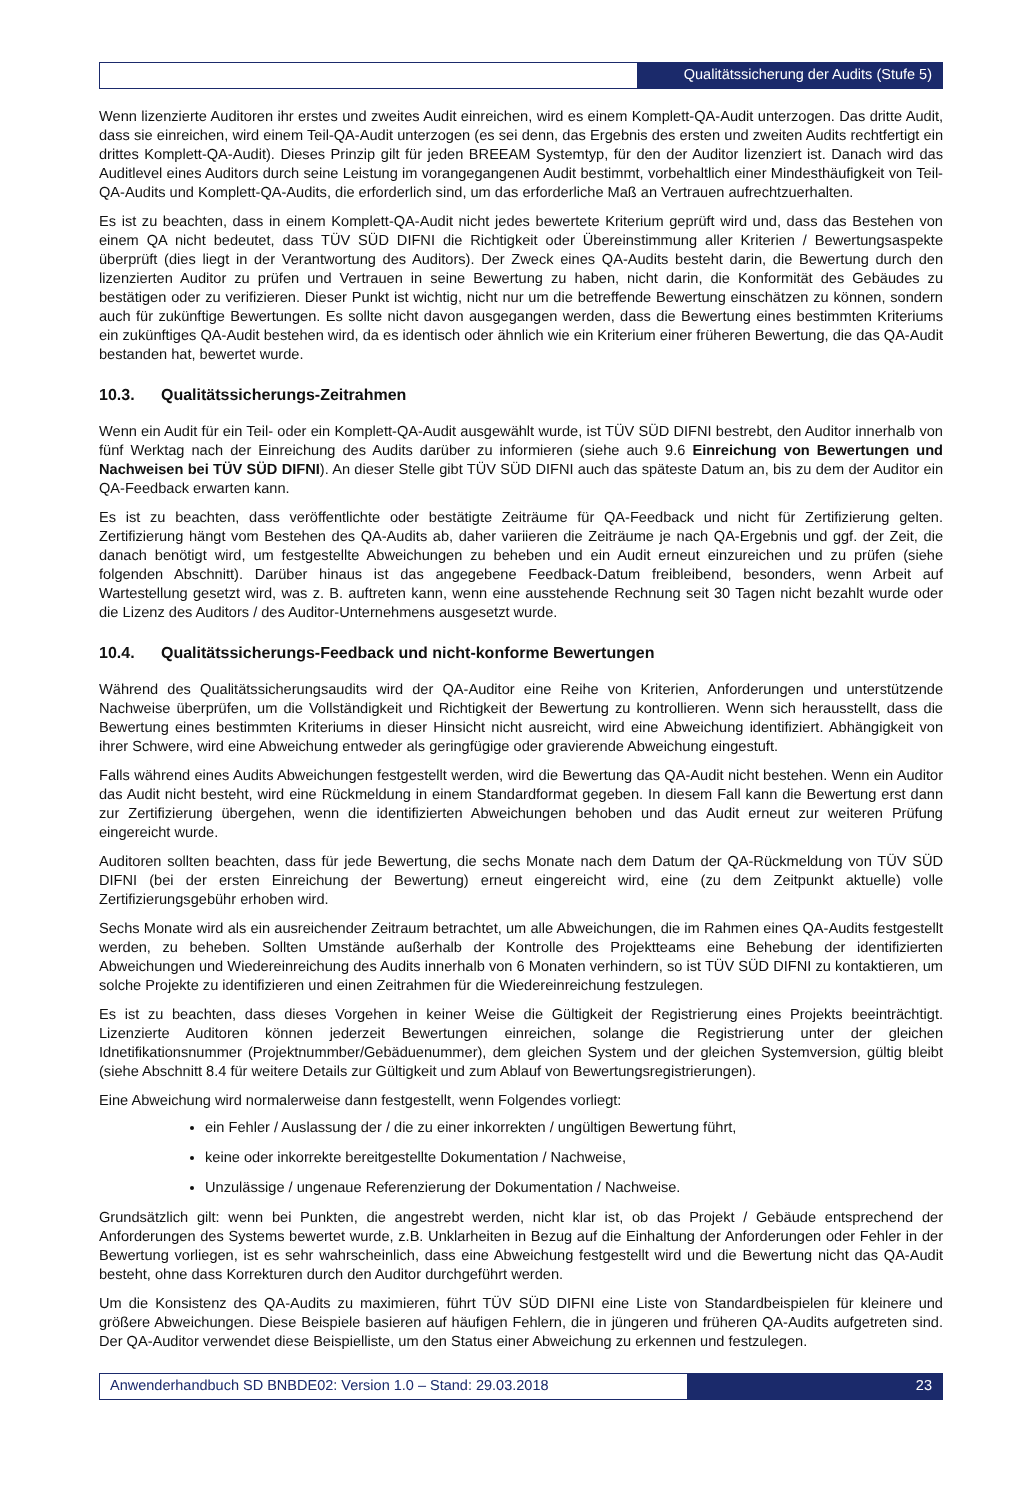Qualitätssicherung der Audits (Stufe 5)
Wenn lizenzierte Auditoren ihr erstes und zweites Audit einreichen, wird es einem Komplett-QA-Audit unterzogen. Das dritte Audit, dass sie einreichen, wird einem Teil-QA-Audit unterzogen (es sei denn, das Ergebnis des ersten und zweiten Audits rechtfertigt ein drittes Komplett-QA-Audit). Dieses Prinzip gilt für jeden BREEAM Systemtyp, für den der Auditor lizenziert ist. Danach wird das Auditlevel eines Auditors durch seine Leistung im vorangegangenen Audit bestimmt, vorbehaltlich einer Mindesthäufigkeit von Teil-QA-Audits und Komplett-QA-Audits, die erforderlich sind, um das erforderliche Maß an Vertrauen aufrechtzuerhalten.
Es ist zu beachten, dass in einem Komplett-QA-Audit nicht jedes bewertete Kriterium geprüft wird und, dass das Bestehen von einem QA nicht bedeutet, dass TÜV SÜD DIFNI die Richtigkeit oder Übereinstimmung aller Kriterien / Bewertungsaspekte überprüft (dies liegt in der Verantwortung des Auditors). Der Zweck eines QA-Audits besteht darin, die Bewertung durch den lizenzierten Auditor zu prüfen und Vertrauen in seine Bewertung zu haben, nicht darin, die Konformität des Gebäudes zu bestätigen oder zu verifizieren. Dieser Punkt ist wichtig, nicht nur um die betreffende Bewertung einschätzen zu können, sondern auch für zukünftige Bewertungen. Es sollte nicht davon ausgegangen werden, dass die Bewertung eines bestimmten Kriteriums ein zukünftiges QA-Audit bestehen wird, da es identisch oder ähnlich wie ein Kriterium einer früheren Bewertung, die das QA-Audit bestanden hat, bewertet wurde.
10.3. Qualitätssicherungs-Zeitrahmen
Wenn ein Audit für ein Teil- oder ein Komplett-QA-Audit ausgewählt wurde, ist TÜV SÜD DIFNI bestrebt, den Auditor innerhalb von fünf Werktag nach der Einreichung des Audits darüber zu informieren (siehe auch 9.6 Einreichung von Bewertungen und Nachweisen bei TÜV SÜD DIFNI). An dieser Stelle gibt TÜV SÜD DIFNI auch das späteste Datum an, bis zu dem der Auditor ein QA-Feedback erwarten kann.
Es ist zu beachten, dass veröffentlichte oder bestätigte Zeiträume für QA-Feedback und nicht für Zertifizierung gelten. Zertifizierung hängt vom Bestehen des QA-Audits ab, daher variieren die Zeiträume je nach QA-Ergebnis und ggf. der Zeit, die danach benötigt wird, um festgestellte Abweichungen zu beheben und ein Audit erneut einzureichen und zu prüfen (siehe folgenden Abschnitt). Darüber hinaus ist das angegebene Feedback-Datum freibleibend, besonders, wenn Arbeit auf Wartestellung gesetzt wird, was z. B. auftreten kann, wenn eine ausstehende Rechnung seit 30 Tagen nicht bezahlt wurde oder die Lizenz des Auditors / des Auditor-Unternehmens ausgesetzt wurde.
10.4. Qualitätssicherungs-Feedback und nicht-konforme Bewertungen
Während des Qualitätssicherungsaudits wird der QA-Auditor eine Reihe von Kriterien, Anforderungen und unterstützende Nachweise überprüfen, um die Vollständigkeit und Richtigkeit der Bewertung zu kontrollieren. Wenn sich herausstellt, dass die Bewertung eines bestimmten Kriteriums in dieser Hinsicht nicht ausreicht, wird eine Abweichung identifiziert. Abhängigkeit von ihrer Schwere, wird eine Abweichung entweder als geringfügige oder gravierende Abweichung eingestuft.
Falls während eines Audits Abweichungen festgestellt werden, wird die Bewertung das QA-Audit nicht bestehen. Wenn ein Auditor das Audit nicht besteht, wird eine Rückmeldung in einem Standardformat gegeben. In diesem Fall kann die Bewertung erst dann zur Zertifizierung übergehen, wenn die identifizierten Abweichungen behoben und das Audit erneut zur weiteren Prüfung eingereicht wurde.
Auditoren sollten beachten, dass für jede Bewertung, die sechs Monate nach dem Datum der QA-Rückmeldung von TÜV SÜD DIFNI (bei der ersten Einreichung der Bewertung) erneut eingereicht wird, eine (zu dem Zeitpunkt aktuelle) volle Zertifizierungsgebühr erhoben wird.
Sechs Monate wird als ein ausreichender Zeitraum betrachtet, um alle Abweichungen, die im Rahmen eines QA-Audits festgestellt werden, zu beheben. Sollten Umstände außerhalb der Kontrolle des Projektteams eine Behebung der identifizierten Abweichungen und Wiedereinreichung des Audits innerhalb von 6 Monaten verhindern, so ist TÜV SÜD DIFNI zu kontaktieren, um solche Projekte zu identifizieren und einen Zeitrahmen für die Wiedereinreichung festzulegen.
Es ist zu beachten, dass dieses Vorgehen in keiner Weise die Gültigkeit der Registrierung eines Projekts beeinträchtigt. Lizenzierte Auditoren können jederzeit Bewertungen einreichen, solange die Registrierung unter der gleichen Idnetifikationsnummer (Projektnummber/Gebäduenummer), dem gleichen System und der gleichen Systemversion, gültig bleibt (siehe Abschnitt 8.4 für weitere Details zur Gültigkeit und zum Ablauf von Bewertungsregistrierungen).
Eine Abweichung wird normalerweise dann festgestellt, wenn Folgendes vorliegt:
ein Fehler / Auslassung der / die zu einer inkorrekten / ungültigen Bewertung führt,
keine oder inkorrekte bereitgestellte Dokumentation / Nachweise,
Unzulässige / ungenaue Referenzierung der Dokumentation / Nachweise.
Grundsätzlich gilt: wenn bei Punkten, die angestrebt werden, nicht klar ist, ob das Projekt / Gebäude entsprechend der Anforderungen des Systems bewertet wurde, z.B. Unklarheiten in Bezug auf die Einhaltung der Anforderungen oder Fehler in der Bewertung vorliegen, ist es sehr wahrscheinlich, dass eine Abweichung festgestellt wird und die Bewertung nicht das QA-Audit besteht, ohne dass Korrekturen durch den Auditor durchgeführt werden.
Um die Konsistenz des QA-Audits zu maximieren, führt TÜV SÜD DIFNI eine Liste von Standardbeispielen für kleinere und größere Abweichungen. Diese Beispiele basieren auf häufigen Fehlern, die in jüngeren und früheren QA-Audits aufgetreten sind. Der QA-Auditor verwendet diese Beispielliste, um den Status einer Abweichung zu erkennen und festzulegen.
Anwenderhandbuch SD BNBDE02: Version 1.0 – Stand: 29.03.2018
23